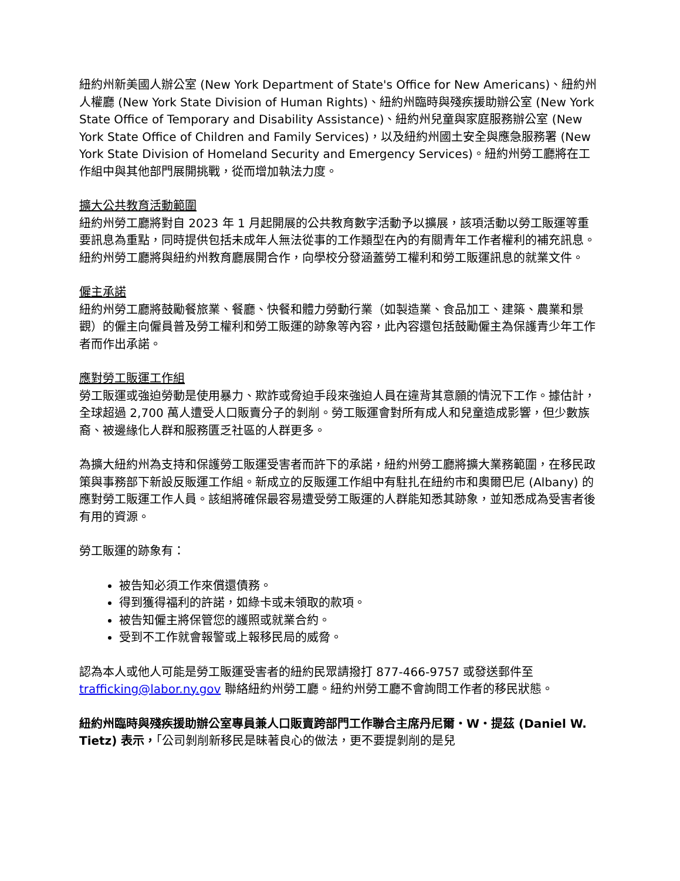紐約州新美國人辦公室 (New York Department of State's Office for New Americans)、紐約州人權廳 (New York State Division of Human Rights)、紐約州臨時與殘疾援助辦公室 (New York State Office of Temporary and Disability Assistance)、紐約州兒童與家庭服務辦公室 (New York State Office of Children and Family Services)，以及紐約州國土安全與應急服務署 (New York State Division of Homeland Security and Emergency Services)。紐約州勞工廳將在工作組中與其他部門展開挑戰，從而增加執法力度。
擴大公共教育活動範圍
紐約州勞工廳將對自 2023 年 1 月起開展的公共教育數字活動予以擴展，該項活動以勞工販運等重要訊息為重點，同時提供包括未成年人無法從事的工作類型在內的有關青年工作者權利的補充訊息。紐約州勞工廳將與紐約州教育廳展開合作，向學校分發涵蓋勞工權利和勞工販運訊息的就業文件。
僱主承諾
紐約州勞工廳將鼓勵餐旅業、餐廳、快餐和體力勞動行業（如製造業、食品加工、建築、農業和景觀）的僱主向僱員普及勞工權利和勞工販運的跡象等內容，此內容還包括鼓勵僱主為保護青少年工作者而作出承諾。
應對勞工販運工作組
勞工販運或強迫勞動是使用暴力、欺詐或脅迫手段來強迫人員在違背其意願的情況下工作。據估計，全球超過 2,700 萬人遭受人口販賣分子的剝削。勞工販運會對所有成人和兒童造成影響，但少數族裔、被邊緣化人群和服務匱乏社區的人群更多。
為擴大紐約州為支持和保護勞工販運受害者而許下的承諾，紐約州勞工廳將擴大業務範圍，在移民政策與事務部下新設反販運工作組。新成立的反販運工作組中有駐扎在紐約市和奧爾巴尼 (Albany) 的應對勞工販運工作人員。該組將確保最容易遭受勞工販運的人群能知悉其跡象，並知悉成為受害者後有用的資源。
勞工販運的跡象有：
被告知必須工作來償還債務。
得到獲得福利的許諾，如綠卡或未領取的款項。
被告知僱主將保管您的護照或就業合約。
受到不工作就會報警或上報移民局的威脅。
認為本人或他人可能是勞工販運受害者的紐約民眾請撥打 877-466-9757 或發送郵件至 trafficking@labor.ny.gov 聯絡紐約州勞工廳。紐約州勞工廳不會詢問工作者的移民狀態。
紐約州臨時與殘疾援助辦公室專員兼人口販賣跨部門工作聯合主席丹尼爾・W・提茲 (Daniel W. Tietz) 表示，「公司剝削新移民是昧著良心的做法，更不要提剝削的是兒